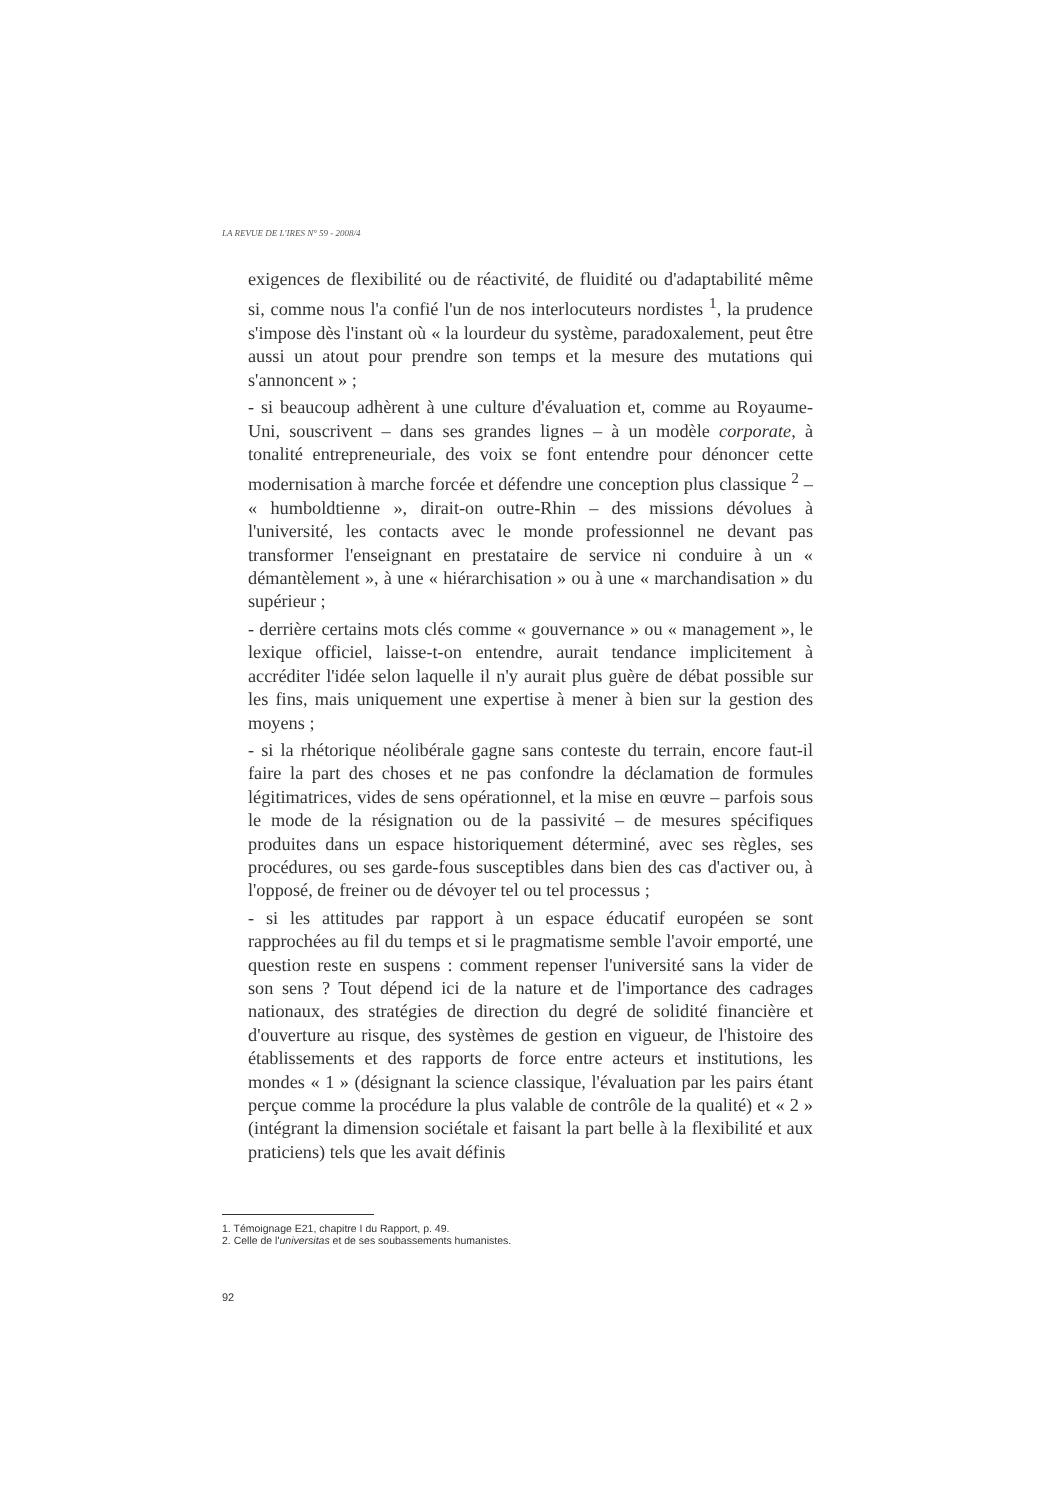LA REVUE DE L'IRES N° 59 - 2008/4
exigences de flexibilité ou de réactivité, de fluidité ou d'adaptabilité même si, comme nous l'a confié l'un de nos interlocuteurs nordistes <sup>1</sup>, la prudence s'impose dès l'instant où « la lourdeur du système, paradoxalement, peut être aussi un atout pour prendre son temps et la mesure des mutations qui s'annoncent » ;
- si beaucoup adhèrent à une culture d'évaluation et, comme au Royaume-Uni, souscrivent – dans ses grandes lignes – à un modèle corporate, à tonalité entrepreneuriale, des voix se font entendre pour dénoncer cette modernisation à marche forcée et défendre une conception plus classique <sup>2</sup> – « humboldtienne », dirait-on outre-Rhin – des missions dévolues à l'université, les contacts avec le monde professionnel ne devant pas transformer l'enseignant en prestataire de service ni conduire à un « démantèlement », à une « hiérarchisation » ou à une « marchandisation » du supérieur ;
- derrière certains mots clés comme « gouvernance » ou « management », le lexique officiel, laisse-t-on entendre, aurait tendance implicitement à accréditer l'idée selon laquelle il n'y aurait plus guère de débat possible sur les fins, mais uniquement une expertise à mener à bien sur la gestion des moyens ;
- si la rhétorique néolibérale gagne sans conteste du terrain, encore faut-il faire la part des choses et ne pas confondre la déclamation de formules légitimatrices, vides de sens opérationnel, et la mise en œuvre – parfois sous le mode de la résignation ou de la passivité – de mesures spécifiques produites dans un espace historiquement déterminé, avec ses règles, ses procédures, ou ses garde-fous susceptibles dans bien des cas d'activer ou, à l'opposé, de freiner ou de dévoyer tel ou tel processus ;
- si les attitudes par rapport à un espace éducatif européen se sont rapprochées au fil du temps et si le pragmatisme semble l'avoir emporté, une question reste en suspens : comment repenser l'université sans la vider de son sens ? Tout dépend ici de la nature et de l'importance des cadrages nationaux, des stratégies de direction du degré de solidité financière et d'ouverture au risque, des systèmes de gestion en vigueur, de l'histoire des établissements et des rapports de force entre acteurs et institutions, les mondes « 1 » (désignant la science classique, l'évaluation par les pairs étant perçue comme la procédure la plus valable de contrôle de la qualité) et « 2 » (intégrant la dimension sociétale et faisant la part belle à la flexibilité et aux praticiens) tels que les avait définis
1. Témoignage E21, chapitre I du Rapport, p. 49.
2. Celle de l'universitas et de ses soubassements humanistes.
92